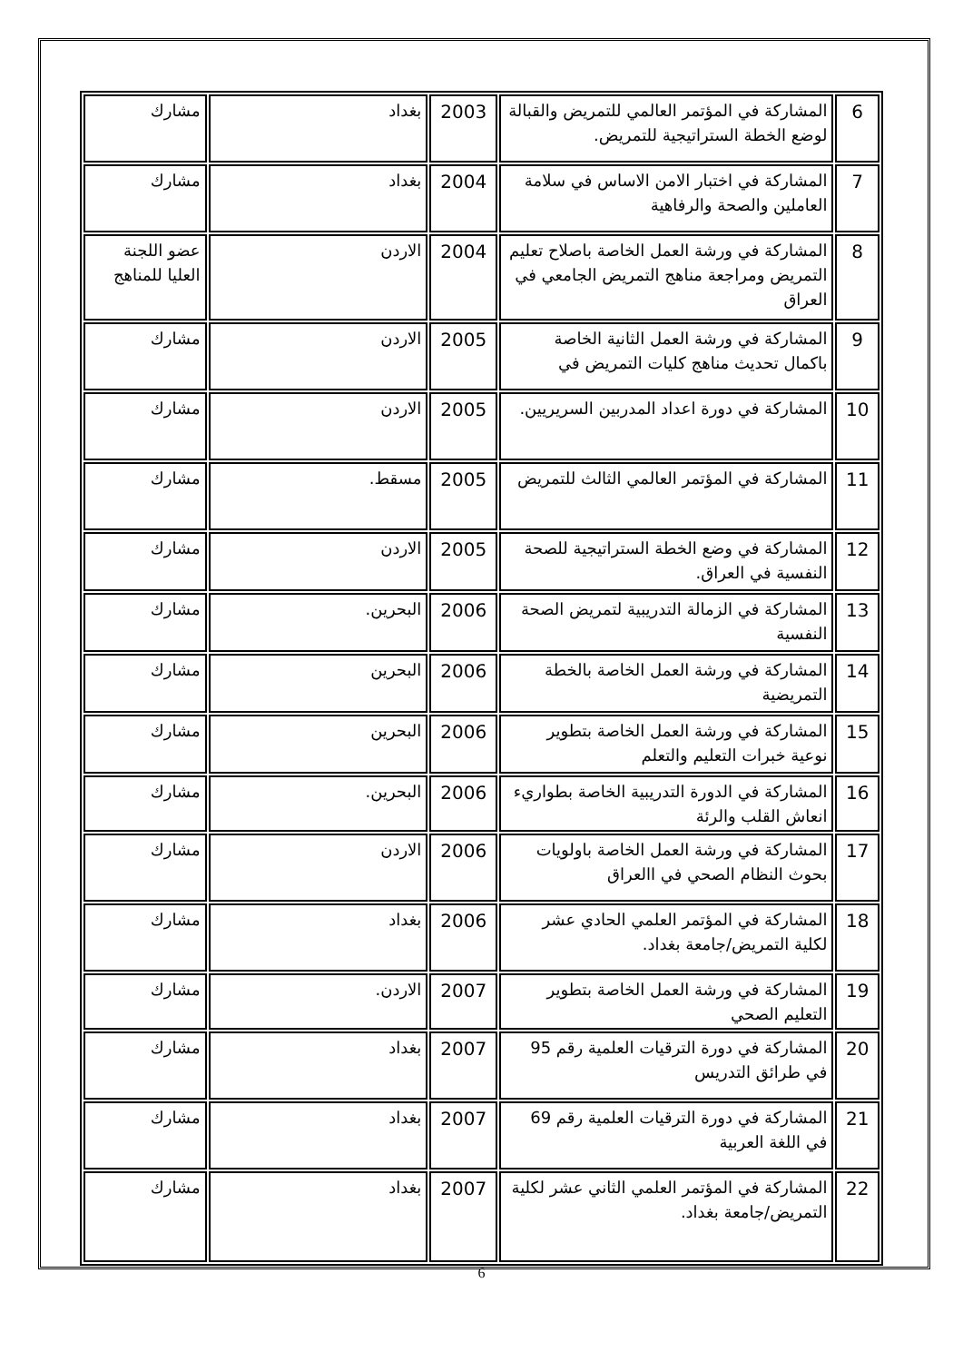| 6 | المشاركة في المؤتمر العالمي للتمريض والقبالة لوضع الخطة الستراتيجية للتمريض. | 2003 | بغداد | مشارك |
| 7 | المشاركة في اختبار الامن الاساس في سلامة العاملين والصحة والرفاهية | 2004 | بغداد | مشارك |
| 8 | المشاركة في ورشة العمل الخاصة باصلاح تعليم التمريض ومراجعة مناهج التمريض الجامعي في العراق | 2004 | الاردن | عضو اللجنة العليا للمناهج |
| 9 | المشاركة في ورشة العمل الثانية الخاصة باكمال تحديث مناهج كليات التمريض في | 2005 | الاردن | مشارك |
| 10 | المشاركة في دورة اعداد المدربين السريريين. | 2005 | الاردن | مشارك |
| 11 | المشاركة في المؤتمر العالمي الثالث للتمريض | 2005 | مسقط. | مشارك |
| 12 | المشاركة في وضع الخطة الستراتيجية للصحة النفسية في العراق. | 2005 | الاردن | مشارك |
| 13 | المشاركة في الزمالة التدريبية لتمريض الصحة النفسية | 2006 | البحرين. | مشارك |
| 14 | المشاركة في ورشة العمل الخاصة بالخطة التمريضية | 2006 | البحرين | مشارك |
| 15 | المشاركة في ورشة العمل الخاصة بتطوير نوعية خبرات التعليم والتعلم | 2006 | البحرين | مشارك |
| 16 | المشاركة في الدورة التدريبية الخاصة بطواريء انعاش القلب والرئة | 2006 | البحرين. | مشارك |
| 17 | المشاركة في ورشة العمل الخاصة باولويات بحوث النظام الصحي في االعراق | 2006 | الاردن | مشارك |
| 18 | المشاركة في المؤتمر العلمي الحادي عشر لكلية التمريض/جامعة بغداد. | 2006 | بغداد | مشارك |
| 19 | المشاركة في ورشة العمل الخاصة بتطوير التعليم الصحي | 2007 | الاردن. | مشارك |
| 20 | المشاركة في دورة الترقيات العلمية رقم 95 في طرائق التدريس | 2007 | بغداد | مشارك |
| 21 | المشاركة في دورة الترقيات العلمية رقم 69 في اللغة العربية | 2007 | بغداد | مشارك |
| 22 | المشاركة في المؤتمر العلمي الثاني عشر لكلية التمريض/جامعة بغداد. | 2007 | بغداد | مشارك |
6